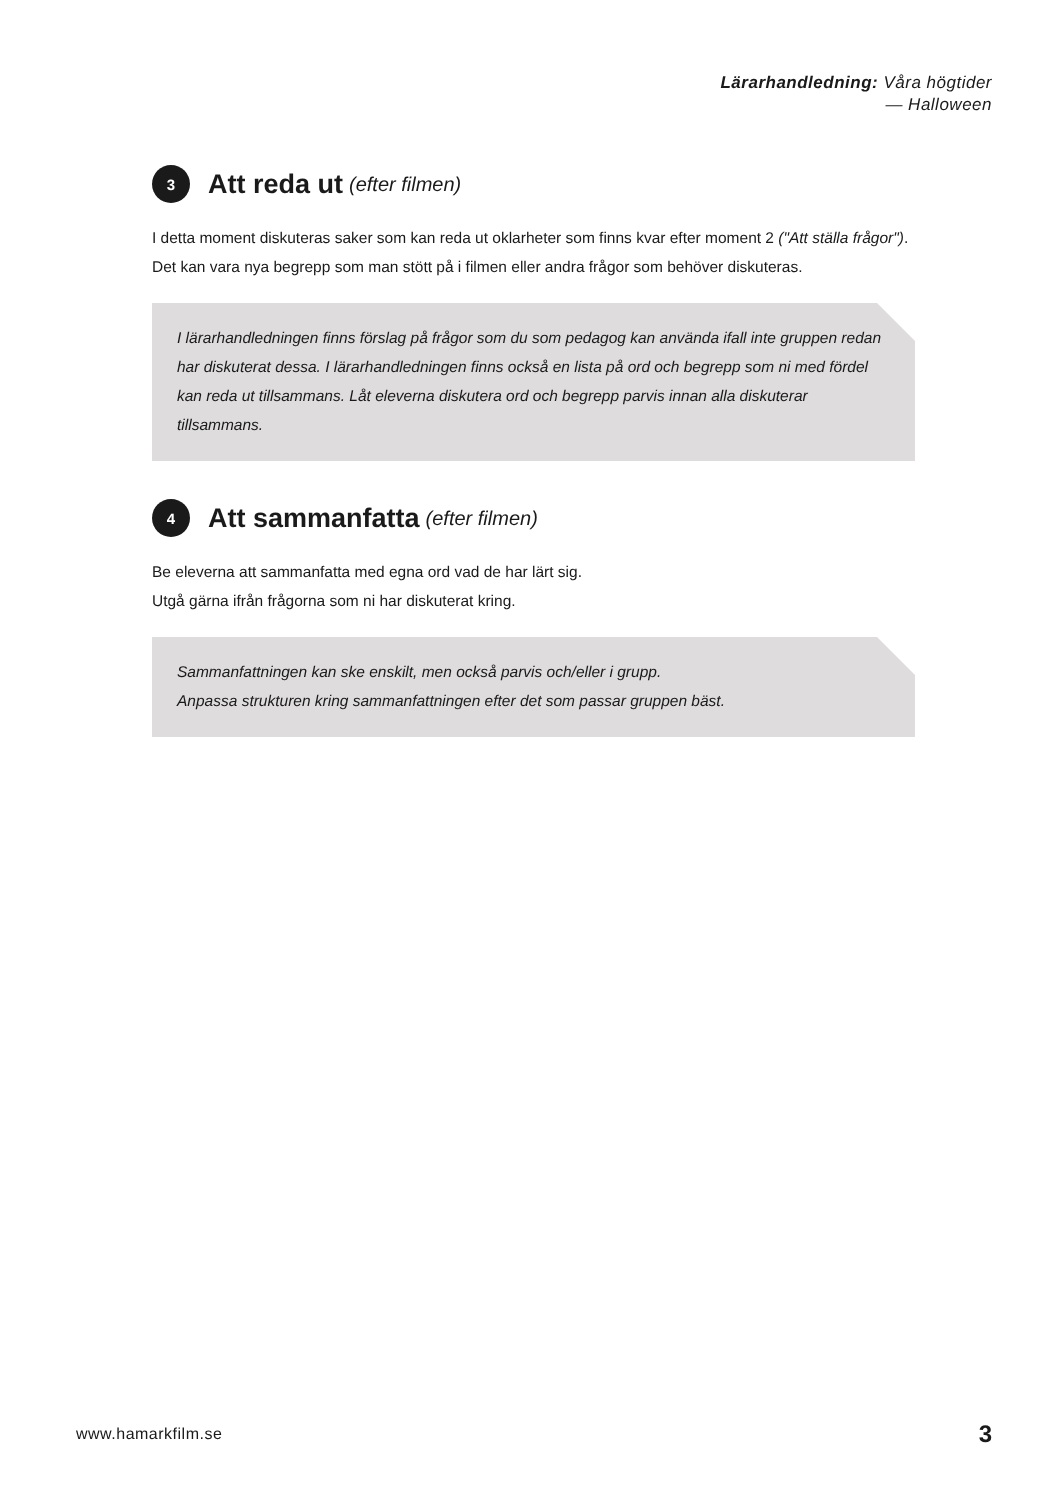Lärarhandledning: Våra högtider
— Halloween
3 Att reda ut (efter filmen)
I detta moment diskuteras saker som kan reda ut oklarheter som finns kvar efter moment 2 ("Att ställa frågor"). Det kan vara nya begrepp som man stött på i filmen eller andra frågor som behöver diskuteras.
I lärarhandledningen finns förslag på frågor som du som pedagog kan använda ifall inte gruppen redan har diskuterat dessa. I lärarhandledningen finns också en lista på ord och begrepp som ni med fördel kan reda ut tillsammans. Låt eleverna diskutera ord och begrepp parvis innan alla diskuterar tillsammans.
4 Att sammanfatta (efter filmen)
Be eleverna att sammanfatta med egna ord vad de har lärt sig.
Utgå gärna ifrån frågorna som ni har diskuterat kring.
Sammanfattningen kan ske enskilt, men också parvis och/eller i grupp.
Anpassa strukturen kring sammanfattningen efter det som passar gruppen bäst.
www.hamarkfilm.se 3